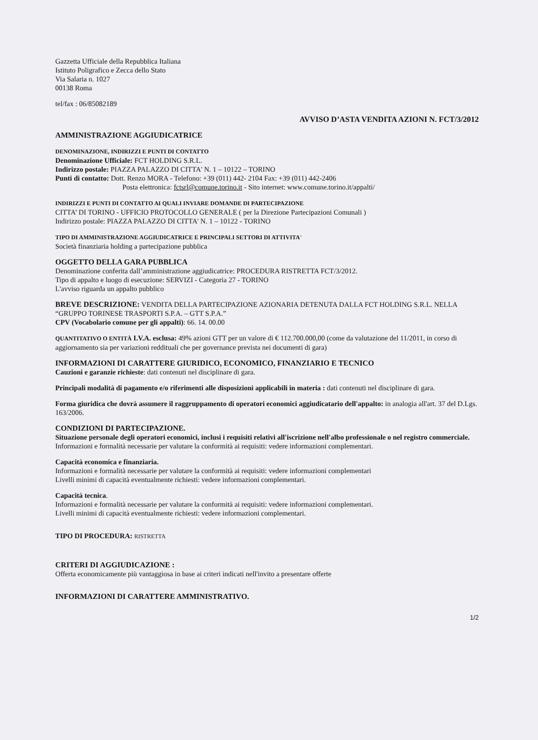Gazzetta Ufficiale della Repubblica Italiana
Istituto Poligrafico e Zecca dello Stato
Via Salaria n. 1027
00138 Roma
tel/fax : 06/85082189
AVVISO D’ASTA VENDITA AZIONI N. FCT/3/2012
AMMINISTRAZIONE AGGIUDICATRICE
DENOMINAZIONE, INDIRIZZI E PUNTI DI CONTATTO
Denominazione Ufficiale: FCT HOLDING S.R.L.
Indirizzo postale: PIAZZA PALAZZO DI CITTA' N. 1 – 10122 – TORINO
Punti di contatto: Dott. Renzo MORA - Telefono: +39 (011) 442- 2104 Fax: +39 (011) 442-2406
Posta elettronica: fctsrl@comune.torino.it - Sito internet: www.comune.torino.it/appalti/
INDIRIZZI E PUNTI DI CONTATTO AI QUALI INVIARE DOMANDE DI PARTECIPAZIONE
CITTA’ DI TORINO - UFFICIO PROTOCOLLO GENERALE ( per la Direzione Partecipazioni Comunali )
Indirizzo postale: PIAZZA PALAZZO DI CITTA' N. 1 – 10122 - TORINO
TIPO DI AMMINISTRAZIONE AGGIUDICATRICE E PRINCIPALI SETTORI DI ATTIVITA'
Società finanziaria holding a partecipazione pubblica
OGGETTO DELLA GARA PUBBLICA
Denominazione conferita dall’amministrazione aggiudicatrice: PROCEDURA RISTRETTA FCT/3/2012.
Tipo di appalto e luogo di esecuzione: SERVIZI - Categoria 27 - TORINO
L'avviso riguarda un appalto pubblico
BREVE DESCRIZIONE: VENDITA DELLA PARTECIPAZIONE AZIONARIA DETENUTA DALLA FCT HOLDING S.R.L. NELLA “GRUPPO TORINESE TRASPORTI S.P.A. – GTT S.P.A.”
CPV (Vocabolario comune per gli appalti): 66. 14. 00.00
QUANTITATIVO O ENTITÀ I.V.A. esclusa: 49% azioni GTT per un valore di € 112.700.000,00 (come da valutazione del 11/2011, in corso di aggiornamento sia per variazioni reddituali che per governance prevista nei documenti di gara)
INFORMAZIONI DI CARATTERE GIURIDICO, ECONOMICO, FINANZIARIO E TECNICO
Cauzioni e garanzie richieste: dati contenuti nel disciplinare di gara.
Principali modalità di pagamento e/o riferimenti alle disposizioni applicabili in materia : dati contenuti nel disciplinare di gara.
Forma giuridica che dovrà assumere il raggruppamento di operatori economici aggiudicatario dell'appalto: in analogia all'art. 37 del D.Lgs. 163/2006.
CONDIZIONI DI PARTECIPAZIONE.
Situazione personale degli operatori economici, inclusi i requisiti relativi all'iscrizione nell'albo professionale o nel registro commerciale. Informazioni e formalità necessarie per valutare la conformità ai requisiti: vedere informazioni complementari.
Capacità economica e finanziaria.
Informazioni e formalità necessarie per valutare la conformità ai requisiti: vedere informazioni complementari
Livelli minimi di capacità eventualmente richiesti: vedere informazioni complementari.
Capacità tecnica.
Informazioni e formalità necessarie per valutare la conformità ai requisiti: vedere informazioni complementari.
Livelli minimi di capacità eventualmente richiesti: vedere informazioni complementari.
TIPO DI PROCEDURA: RISTRETTA
CRITERI DI AGGIUDICAZIONE :
Offerta economicamente più vantaggiosa in base ai criteri indicati nell'invito a presentare offerte
INFORMAZIONI DI CARATTERE AMMINISTRATIVO.
1/2